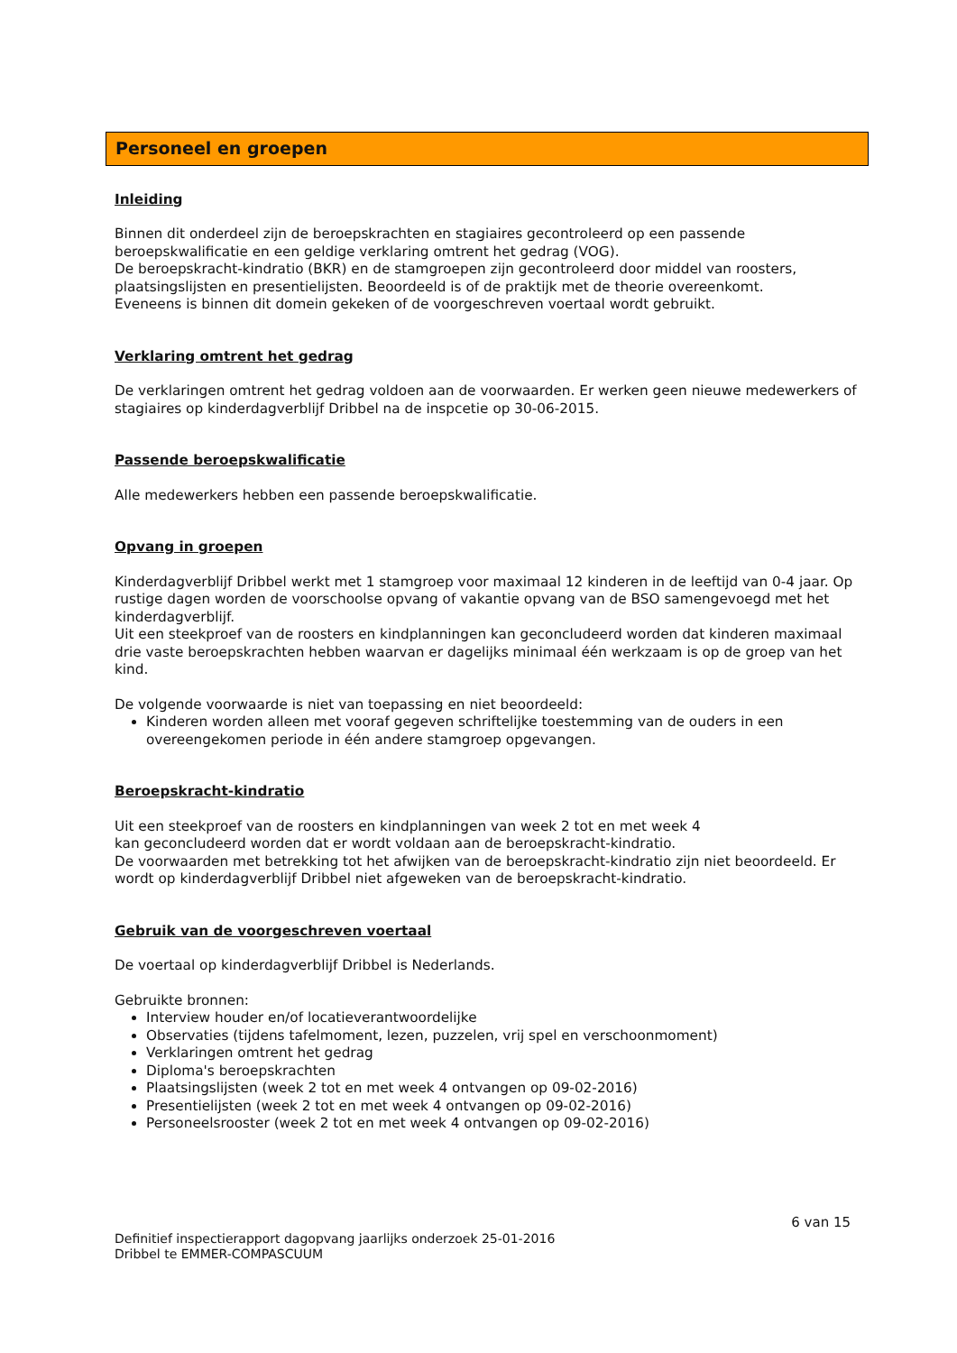Personeel en groepen
Inleiding
Binnen dit onderdeel zijn de beroepskrachten en stagiaires gecontroleerd op een passende beroepskwalificatie en een geldige verklaring omtrent het gedrag (VOG).
De beroepskracht-kindratio (BKR) en de stamgroepen zijn gecontroleerd door middel van roosters, plaatsingslijsten en presentielijsten. Beoordeeld is of de praktijk met de theorie overeenkomt.
Eveneens is binnen dit domein gekeken of de voorgeschreven voertaal wordt gebruikt.
Verklaring omtrent het gedrag
De verklaringen omtrent het gedrag voldoen aan de voorwaarden. Er werken geen nieuwe medewerkers of stagiaires op kinderdagverblijf Dribbel na de inspcetie op 30-06-2015.
Passende beroepskwalificatie
Alle medewerkers hebben een passende beroepskwalificatie.
Opvang in groepen
Kinderdagverblijf Dribbel werkt met 1 stamgroep voor maximaal 12 kinderen in de leeftijd van 0-4 jaar. Op rustige dagen worden de voorschoolse opvang of vakantie opvang van de BSO samengevoegd met het kinderdagverblijf.
Uit een steekproef van de roosters en kindplanningen kan geconcludeerd worden dat kinderen maximaal drie vaste beroepskrachten hebben waarvan er dagelijks minimaal één werkzaam is op de groep van het kind.
De volgende voorwaarde is niet van toepassing en niet beoordeeld:
Kinderen worden alleen met vooraf gegeven schriftelijke toestemming van de ouders in een overeengekomen periode in één andere stamgroep opgevangen.
Beroepskracht-kindratio
Uit een steekproef van de roosters en kindplanningen van week 2 tot en met week 4
kan geconcludeerd worden dat er wordt voldaan aan de beroepskracht-kindratio.
De voorwaarden met betrekking tot het afwijken van de beroepskracht-kindratio zijn niet beoordeeld. Er wordt op kinderdagverblijf Dribbel niet afgeweken van de beroepskracht-kindratio.
Gebruik van de voorgeschreven voertaal
De voertaal op kinderdagverblijf Dribbel is Nederlands.
Gebruikte bronnen:
Interview houder en/of locatieverantwoordelijke
Observaties (tijdens tafelmoment, lezen, puzzelen, vrij spel en verschoonmoment)
Verklaringen omtrent het gedrag
Diploma's beroepskrachten
Plaatsingslijsten (week 2 tot en met week 4 ontvangen op 09-02-2016)
Presentielijsten (week 2 tot en met week 4 ontvangen op 09-02-2016)
Personeelsrooster (week 2 tot en met week 4 ontvangen op 09-02-2016)
6 van 15
Definitief inspectierapport dagopvang jaarlijks onderzoek 25-01-2016
Dribbel te EMMER-COMPASCUUM